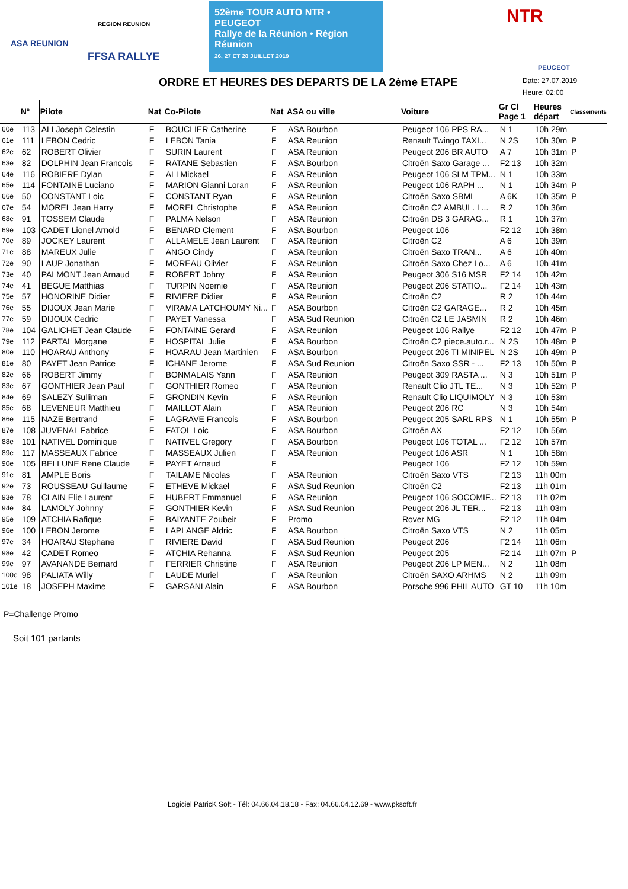ASA REUNION
REGION REUNION
FFSA RALLYE
52ème TOUR AUTO NTR • PEUGEOT
Rallye de la Réunion • Région Réunion
26, 27 ET 28 JUILLET 2019
NTR
PEUGEOT
ORDRE ET HEURES DES DEPARTS DE LA 2ème ETAPE
Date: 27.07.2019
Heure: 02:00
| | N° | Pilote | Nat | Co-Pilote | Nat | ASA ou ville | Voiture | Gr Cl Page 1 | Heures départ | Classements |
| --- | --- | --- | --- | --- | --- | --- | --- | --- | --- | --- |
| 60e | 113 | ALI Joseph Celestin | F | BOUCLIER Catherine | F | ASA Bourbon | Peugeot 106 PPS RA... | N 1 | 10h 29m | |
| 61e | 111 | LEBON Cedric | F | LEBON Tania | F | ASA Reunion | Renault Twingo TAXI... | N 2S | 10h 30m | P |
| 62e | 62 | ROBERT Olivier | F | SURIN Laurent | F | ASA Reunion | Peugeot 206 BR AUTO | A 7 | 10h 31m | P |
| 63e | 82 | DOLPHIN Jean Francois | F | RATANE Sebastien | F | ASA Bourbon | Citroën Saxo Garage ... | F2 13 | 10h 32m | |
| 64e | 116 | ROBIERE Dylan | F | ALI Mickael | F | ASA Reunion | Peugeot 106 SLM TPM... | N 1 | 10h 33m | |
| 65e | 114 | FONTAINE Luciano | F | MARION Gianni Loran | F | ASA Reunion | Peugeot 106 RAPH ... | N 1 | 10h 34m | P |
| 66e | 50 | CONSTANT Loic | F | CONSTANT Ryan | F | ASA Reunion | Citroën Saxo SBMI | A 6K | 10h 35m | P |
| 67e | 54 | MOREL Jean Harry | F | MOREL Christophe | F | ASA Reunion | Citroën C2 AMBUL. L... | R 2 | 10h 36m | |
| 68e | 91 | TOSSEM Claude | F | PALMA Nelson | F | ASA Reunion | Citroën DS 3 GARAG... | R 1 | 10h 37m | |
| 69e | 103 | CADET Lionel Arnold | F | BENARD Clement | F | ASA Bourbon | Peugeot 106 | F2 12 | 10h 38m | |
| 70e | 89 | JOCKEY Laurent | F | ALLAMELE Jean Laurent | F | ASA Reunion | Citroën C2 | A 6 | 10h 39m | |
| 71e | 88 | MAREUX Julie | F | ANGO Cindy | F | ASA Reunion | Citroën Saxo TRAN... | A 6 | 10h 40m | |
| 72e | 90 | LAUP Jonathan | F | MOREAU Olivier | F | ASA Reunion | Citroën Saxo Chez Lo... | A 6 | 10h 41m | |
| 73e | 40 | PALMONT Jean Arnaud | F | ROBERT Johny | F | ASA Reunion | Peugeot 306 S16 MSR | F2 14 | 10h 42m | |
| 74e | 41 | BEGUE Matthias | F | TURPIN Noemie | F | ASA Reunion | Peugeot 206 STATIO... | F2 14 | 10h 43m | |
| 75e | 57 | HONORINE Didier | F | RIVIERE Didier | F | ASA Reunion | Citroën C2 | R 2 | 10h 44m | |
| 76e | 55 | DIJOUX Jean Marie | F | VIRAMA LATCHOUMY Ni... | F | ASA Bourbon | Citroën C2 GARAGE... | R 2 | 10h 45m | |
| 77e | 59 | DIJOUX Cedric | F | PAYET Vanessa | F | ASA Sud Reunion | Citroën C2 LE JASMIN | R 2 | 10h 46m | |
| 78e | 104 | GALICHET Jean Claude | F | FONTAINE Gerard | F | ASA Reunion | Peugeot 106 Rallye | F2 12 | 10h 47m | P |
| 79e | 112 | PARTAL Morgane | F | HOSPITAL Julie | F | ASA Bourbon | Citroën C2 piece.auto.r... | N 2S | 10h 48m | P |
| 80e | 110 | HOARAU Anthony | F | HOARAU Jean Martinien | F | ASA Bourbon | Peugeot 206 TI MINIPEL | N 2S | 10h 49m | P |
| 81e | 80 | PAYET Jean Patrice | F | ICHANE Jerome | F | ASA Sud Reunion | Citroën Saxo SSR - ... | F2 13 | 10h 50m | P |
| 82e | 66 | ROBERT Jimmy | F | BONMALAIS Yann | F | ASA Reunion | Peugeot 309 RASTA ... | N 3 | 10h 51m | P |
| 83e | 67 | GONTHIER Jean Paul | F | GONTHIER Romeo | F | ASA Reunion | Renault Clio JTL TE... | N 3 | 10h 52m | P |
| 84e | 69 | SALEZY Sulliman | F | GRONDIN Kevin | F | ASA Reunion | Renault Clio LIQUIMOLY | N 3 | 10h 53m | |
| 85e | 68 | LEVENEUR Matthieu | F | MAILLOT Alain | F | ASA Reunion | Peugeot 206 RC | N 3 | 10h 54m | |
| 86e | 115 | NAZE Bertrand | F | LAGRAVE Francois | F | ASA Bourbon | Peugeot 205 SARL RPS | N 1 | 10h 55m | P |
| 87e | 108 | JUVENAL Fabrice | F | FATOL Loic | F | ASA Bourbon | Citroën AX | F2 12 | 10h 56m | |
| 88e | 101 | NATIVEL Dominique | F | NATIVEL Gregory | F | ASA Bourbon | Peugeot 106 TOTAL ... | F2 12 | 10h 57m | |
| 89e | 117 | MASSEAUX Fabrice | F | MASSEAUX Julien | F | ASA Reunion | Peugeot 106 ASR | N 1 | 10h 58m | |
| 90e | 105 | BELLUNE Rene Claude | F | PAYET Arnaud | F | | Peugeot 106 | F2 12 | 10h 59m | |
| 91e | 81 | AMPLE Boris | F | TAILAME Nicolas | F | ASA Reunion | Citroën Saxo VTS | F2 13 | 11h 00m | |
| 92e | 73 | ROUSSEAU Guillaume | F | ETHEVE Mickael | F | ASA Sud Reunion | Citroën C2 | F2 13 | 11h 01m | |
| 93e | 78 | CLAIN Elie Laurent | F | HUBERT Emmanuel | F | ASA Reunion | Peugeot 106 SOCOMIF... | F2 13 | 11h 02m | |
| 94e | 84 | LAMOLY Johnny | F | GONTHIER Kevin | F | ASA Sud Reunion | Peugeot 206 JL TER... | F2 13 | 11h 03m | |
| 95e | 109 | ATCHIA Rafique | F | BAIYANTE Zoubeir | F | Promo | Rover MG | F2 12 | 11h 04m | |
| 96e | 100 | LEBON Jerome | F | LAPLANGE Aldric | F | ASA Bourbon | Citroën Saxo VTS | N 2 | 11h 05m | |
| 97e | 34 | HOARAU Stephane | F | RIVIERE David | F | ASA Sud Reunion | Peugeot 206 | F2 14 | 11h 06m | |
| 98e | 42 | CADET Romeo | F | ATCHIA Rehanna | F | ASA Sud Reunion | Peugeot 205 | F2 14 | 11h 07m | P |
| 99e | 97 | AVANANDE Bernard | F | FERRIER Christine | F | ASA Reunion | Peugeot 206 LP MEN... | N 2 | 11h 08m | |
| 100e | 98 | PALIATA Willy | F | LAUDE Muriel | F | ASA Reunion | Citroën SAXO ARHMS | N 2 | 11h 09m | |
| 101e | 18 | JOSEPH Maxime | F | GARSANI Alain | F | ASA Bourbon | Porsche 996 PHIL AUTO | GT 10 | 11h 10m | |
P=Challenge Promo
Soit 101 partants
Logiciel PatricK Soft - Tél: 04.66.04.18.18 - Fax: 04.66.04.12.69 - www.pksoft.fr